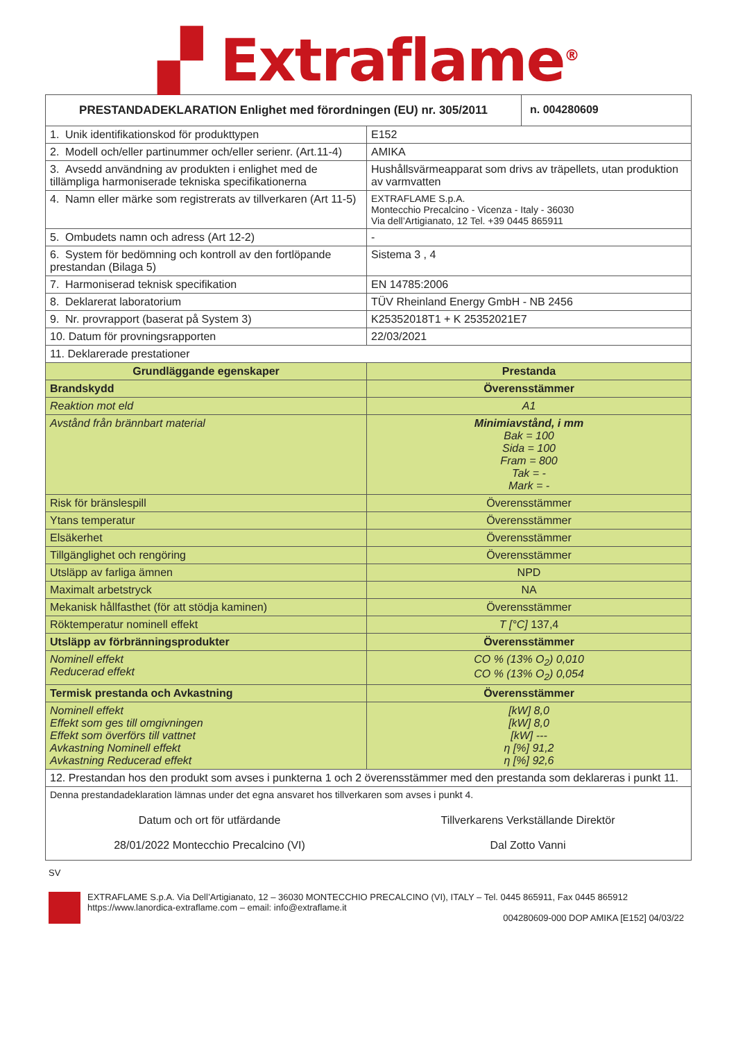▞ Extraflame<sup>®</sup>
| PRESTANDADEKLARATION Enlighet med förordningen (EU) nr. 305/2011 | | n. 004280609 |
| --- | --- | --- |
| 1. Unik identifikationskod för produkttypen | E152 | |
| 2. Modell och/eller partinummer och/eller serienr. (Art.11-4) | AMIKA | |
| 3. Avsedd användning av produkten i enlighet med de tillämpliga harmoniserade tekniska specifikationerna | Hushållsvärmeapparat som drivs av träpellets, utan produktion av varmvatten | |
| 4. Namn eller märke som registrerats av tillverkaren (Art 11-5) | EXTRAFLAME S.p.A. Montecchio Precalcino - Vicenza - Italy - 36030 Via dell’Artigianato, 12 Tel. +39 0445 865911 | |
| 5. Ombudets namn och adress (Art 12-2) | - | |
| 6. System för bedömning och kontroll av den fortlöpande prestandan (Bilaga 5) | Sistema 3 , 4 | |
| 7. Harmoniserad teknisk specifikation | EN 14785:2006 | |
| 8. Deklarerat laboratorium | TÜV Rheinland Energy GmbH - NB 2456 | |
| 9. Nr. provrapport (baserat på System 3) | K25352018T1 + K 25352021E7 | |
| 10. Datum för provningsrapporten | 22/03/2021 | |
| 11. Deklarerade prestationer | | |
| Grundläggande egenskaper | Prestanda | |
| Brandskydd | Överensstämmer | |
| Reaktion mot eld | A1 | |
| Avstånd från brännbart material | Minimiavstånd, i mm Bak = 100 Sida = 100 Fram = 800 Tak = - Mark = - | |
| Risk för bränslespill | Överensstämmer | |
| Ytans temperatur | Överensstämmer | |
| Elsäkerhet | Överensstämmer | |
| Tillgänglighet och rengöring | Överensstämmer | |
| Utsläpp av farliga ämnen | NPD | |
| Maximalt arbetstryck | NA | |
| Mekanisk hållfasthet (för att stödja kaminen) | Överensstämmer | |
| Röktemperatur nominell effekt | T [°C] 137,4 | |
| Utsläpp av förbränningsprodukter | Överensstämmer | |
| Nominell effekt Reducerad effekt | CO % (13% O<sub>2</sub>) 0,010 CO % (13% O<sub>2</sub>) 0,054 | |
| Termisk prestanda och Avkastning | Överensstämmer | |
| Nominell effekt Effekt som ges till omgivningen Effekt som överförs till vattnet Avkastning Nominell effekt Avkastning Reducerad effekt | [kW] 8,0 [kW] 8,0 [kW] --- η [%] 91,2 η [%] 92,6 | |
| 12. Prestandan hos den produkt som avses i punkterna 1 och 2 överensstämmer med den prestanda som deklareras i punkt 11. | | |
| Denna prestandadeklaration lämnas under det egna ansvaret hos tillverkaren som avses i punkt 4. Datum och ort för utfärdande 28/01/2022 Montecchio Precalcino (VI) Tillverkarens Verkställande Direktör Dal Zotto Vanni | | |
SV
EXTRAFLAME S.p.A. Via Dell’Artigianato, 12 – 36030 MONTECCHIO PRECALCINO (VI), ITALY – Tel. 0445 865911, Fax 0445 865912
https://www.lanordica-extraflame.com – email: info@extraflame.it
004280609-000 DOP AMIKA [E152] 04/03/22